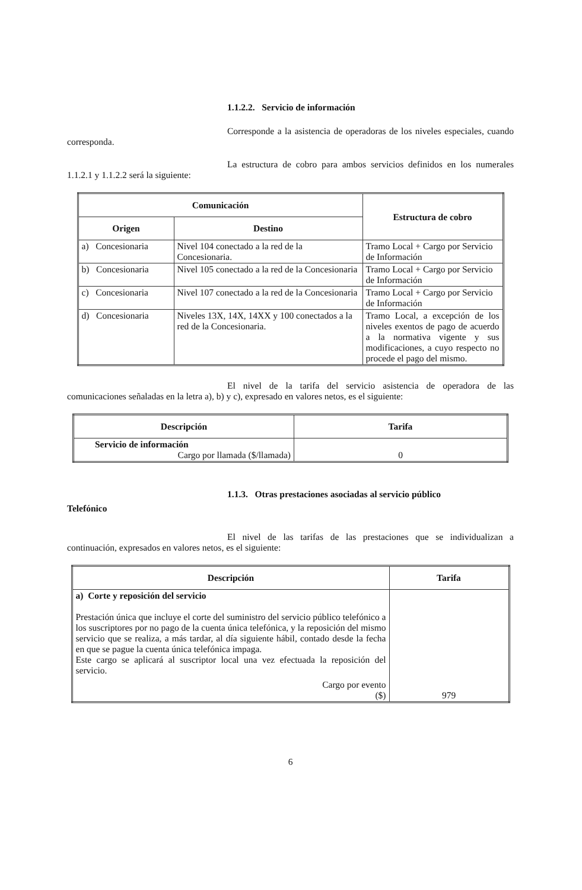1.1.2.2. Servicio de información
Corresponde a la asistencia de operadoras de los niveles especiales, cuando corresponda.
La estructura de cobro para ambos servicios definidos en los numerales 1.1.2.1 y 1.1.2.2 será la siguiente:
| Comunicación | | Estructura de cobro |
| --- | --- | --- |
| Origen | Destino | |
| a) Concesionaria | Nivel 104 conectado a la red de la Concesionaria. | Tramo Local + Cargo por Servicio de Información |
| b) Concesionaria | Nivel 105 conectado a la red de la Concesionaria | Tramo Local + Cargo por Servicio de Información |
| c) Concesionaria | Nivel 107 conectado a la red de la Concesionaria | Tramo Local + Cargo por Servicio de Información |
| d) Concesionaria | Niveles 13X, 14X, 14XX y 100 conectados a la red de la Concesionaria. | Tramo Local, a excepción de los niveles exentos de pago de acuerdo a la normativa vigente y sus modificaciones, a cuyo respecto no procede el pago del mismo. |
El nivel de la tarifa del servicio asistencia de operadora de las comunicaciones señaladas en la letra a), b) y c), expresado en valores netos, es el siguiente:
| Descripción | Tarifa |
| --- | --- |
| Servicio de información Cargo por llamada ($/llamada) | 0 |
1.1.3. Otras prestaciones asociadas al servicio público
Telefónico
El nivel de las tarifas de las prestaciones que se individualizan a continuación, expresados en valores netos, es el siguiente:
| Descripción | Tarifa |
| --- | --- |
| a) Corte y reposición del servicio Prestación única que incluye el corte del suministro del servicio público telefónico a los suscriptores por no pago de la cuenta única telefónica, y la reposición del mismo servicio que se realiza, a más tardar, al día siguiente hábil, contado desde la fecha en que se pague la cuenta única telefónica impaga. Este cargo se aplicará al suscriptor local una vez efectuada la reposición del servicio. Cargo por evento ($) | 979 |
6